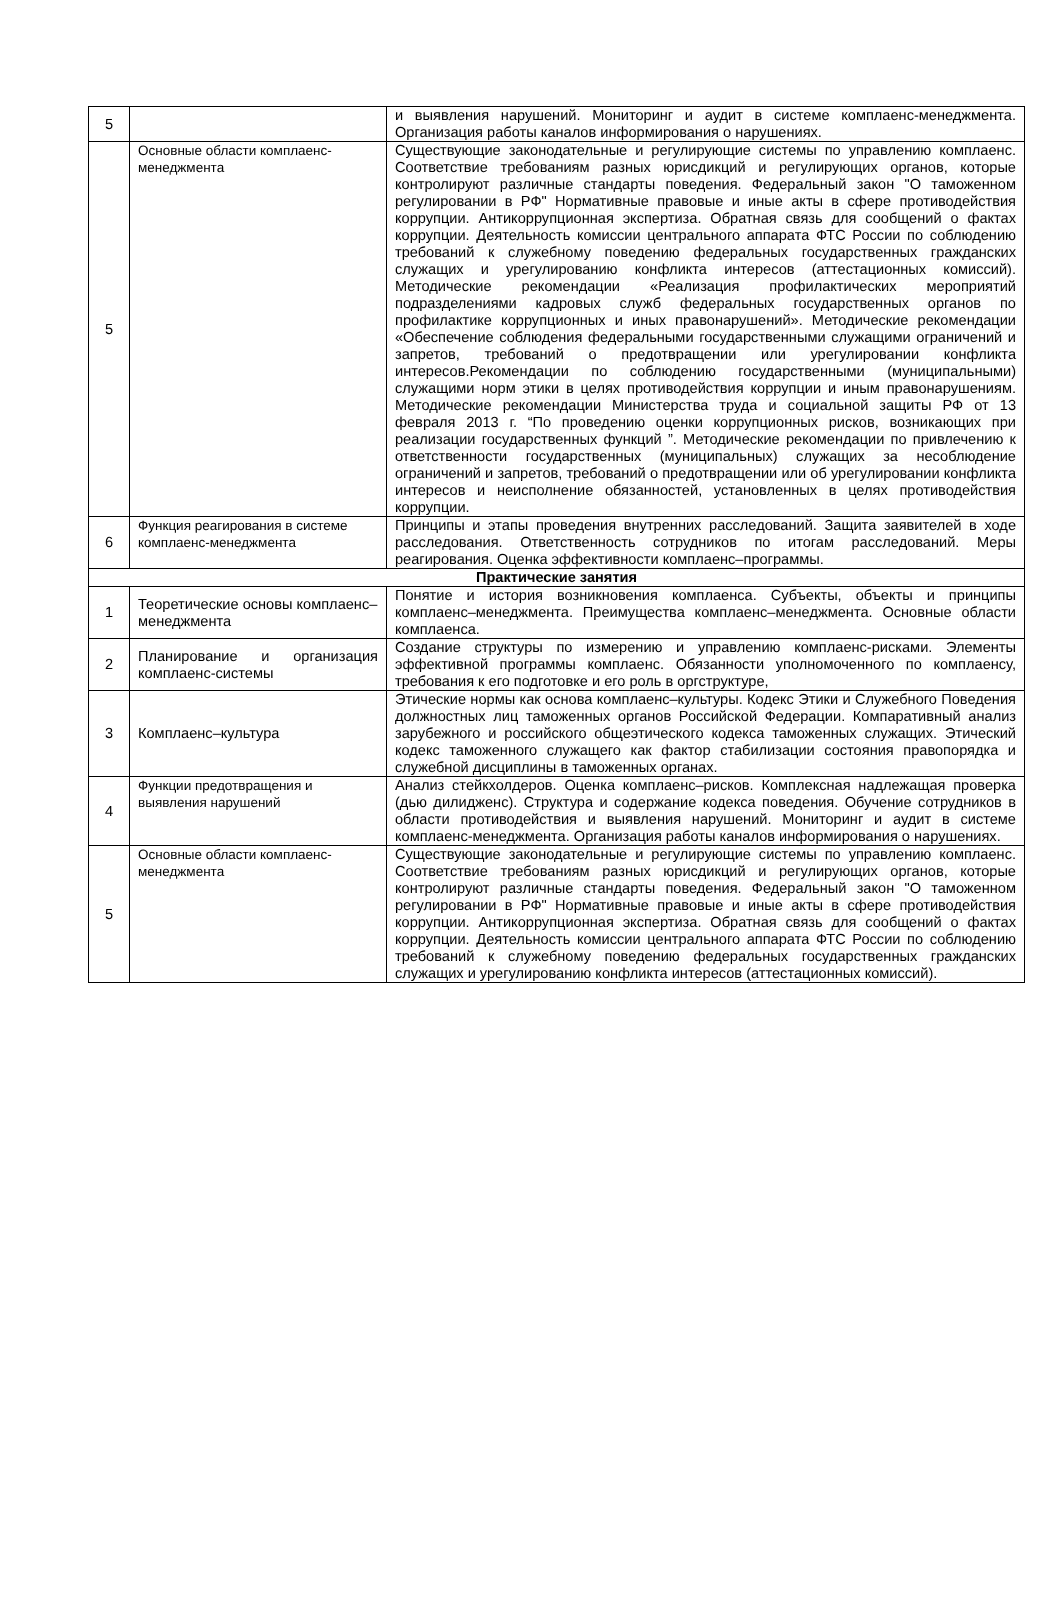| 5 | | и выявления нарушений. Мониторинг и аудит в системе комплаенс-менеджмента. Организация работы каналов информирования о нарушениях. |
| 5 | Основные области комплаенс-менеджмента | Существующие законодательные и регулирующие системы по управлению комплаенс. Соответствие требованиям разных юрисдикций и регулирующих органов, которые контролируют различные стандарты поведения. Федеральный закон "О таможенном регулировании в РФ" Нормативные правовые и иные акты в сфере противодействия коррупции. Антикоррупционная экспертиза. Обратная связь для сообщений о фактах коррупции. Деятельность комиссии центрального аппарата ФТС России по соблюдению требований к служебному поведению федеральных государственных гражданских служащих и урегулированию конфликта интересов (аттестационных комиссий). Методические рекомендации «Реализация профилактических мероприятий подразделениями кадровых служб федеральных государственных органов по профилактике коррупционных и иных правонарушений». Методические рекомендации «Обеспечение соблюдения федеральными государственными служащими ограничений и запретов, требований о предотвращении или урегулировании конфликта интересов.Рекомендации по соблюдению государственными (муниципальными) служащими норм этики в целях противодействия коррупции и иным правонарушениям. Методические рекомендации Министерства труда и социальной защиты РФ от 13 февраля 2013 г. “По проведению оценки коррупционных рисков, возникающих при реализации государственных функций ”. Методические рекомендации по привлечению к ответственности государственных (муниципальных) служащих за несоблюдение ограничений и запретов, требований о предотвращении или об урегулировании конфликта интересов и неисполнение обязанностей, установленных в целях противодействия коррупции. |
| 6 | Функция реагирования в системе комплаенс-менеджмента | Принципы и этапы проведения внутренних расследований. Защита заявителей в ходе расследования. Ответственность сотрудников по итогам расследований. Меры реагирования. Оценка эффективности комплаенс–программы. |
| Практические занятия | | |
| 1 | Теоретические основы комплаенс–менеджмента | Понятие и история возникновения комплаенса. Субъекты, объекты и принципы комплаенс–менеджмента. Преимущества комплаенс–менеджмента. Основные области комплаенса. |
| 2 | Планирование и организация комплаенс-системы | Создание структуры по измерению и управлению комплаенс-рисками. Элементы эффективной программы комплаенс. Обязанности уполномоченного по комплаенсу, требования к его подготовке и его роль в оргструктуре, |
| 3 | Комплаенс–культура | Этические нормы как основа комплаенс–культуры. Кодекс Этики и Служебного Поведения должностных лиц таможенных органов Российской Федерации. Компаративный анализ зарубежного и российского общеэтического кодекса таможенных служащих. Этический кодекс таможенного служащего как фактор стабилизации состояния правопорядка и служебной дисциплины в таможенных органах. |
| 4 | Функции предотвращения и выявления нарушений | Анализ стейкхолдеров. Оценка комплаенс–рисков. Комплексная надлежащая проверка (дью дилидженс). Структура и содержание кодекса поведения. Обучение сотрудников в области противодействия и выявления нарушений. Мониторинг и аудит в системе комплаенс-менеджмента. Организация работы каналов информирования о нарушениях. |
| 5 | Основные области комплаенс-менеджмента | Существующие законодательные и регулирующие системы по управлению комплаенс. Соответствие требованиям разных юрисдикций и регулирующих органов, которые контролируют различные стандарты поведения. Федеральный закон "О таможенном регулировании в РФ" Нормативные правовые и иные акты в сфере противодействия коррупции. Антикоррупционная экспертиза. Обратная связь для сообщений о фактах коррупции. Деятельность комиссии центрального аппарата ФТС России по соблюдению требований к служебному поведению федеральных государственных гражданских служащих и урегулированию конфликта интересов (аттестационных комиссий). |